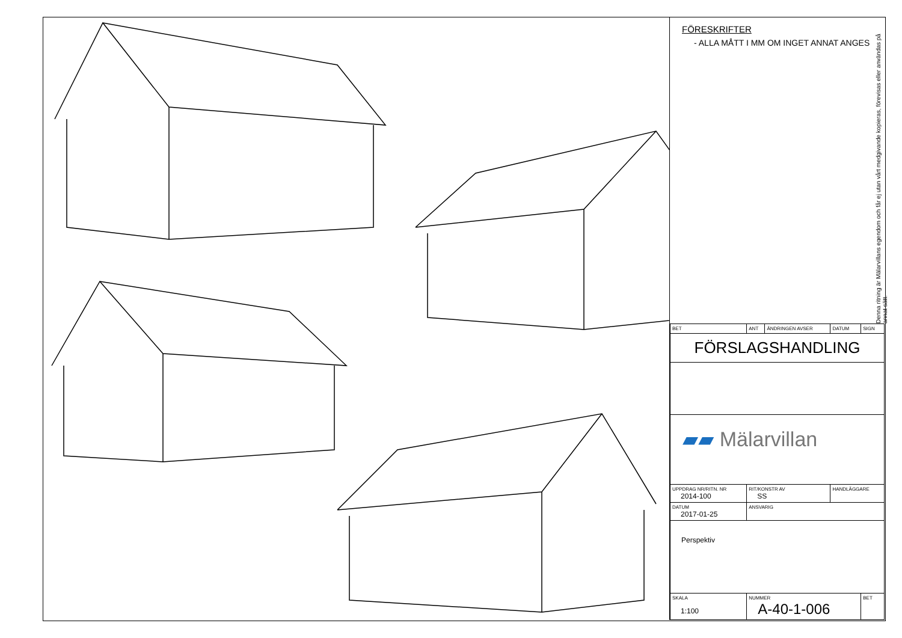FÖRESKRIFTER
- ALLA MÅTT I MM OM INGET ANNAT ANGES
Denna ritning är Mälarvillans egendom och får ej utan vårt medgivande kopieras, förevisas eller användas på annat sätt.
| BET | ANT | ÄNDRINGEN AVSER | DATUM | SIGN |
| --- | --- | --- | --- | --- |
| FÖRSLAGSHANDLING | | | | |
| ▰▰ Mälarvillan | | | | |
| UPPDRAG NR/RITN. NR 2014-100 | RIT/KONSTR AV SS | | HANDLÄGGARE | |
| DATUM 2017-01-25 | ANSVARIG | | | |
| Perspektiv | | | | |
| SKALA 1:100 | NUMMER A-40-1-006 | | | BET |